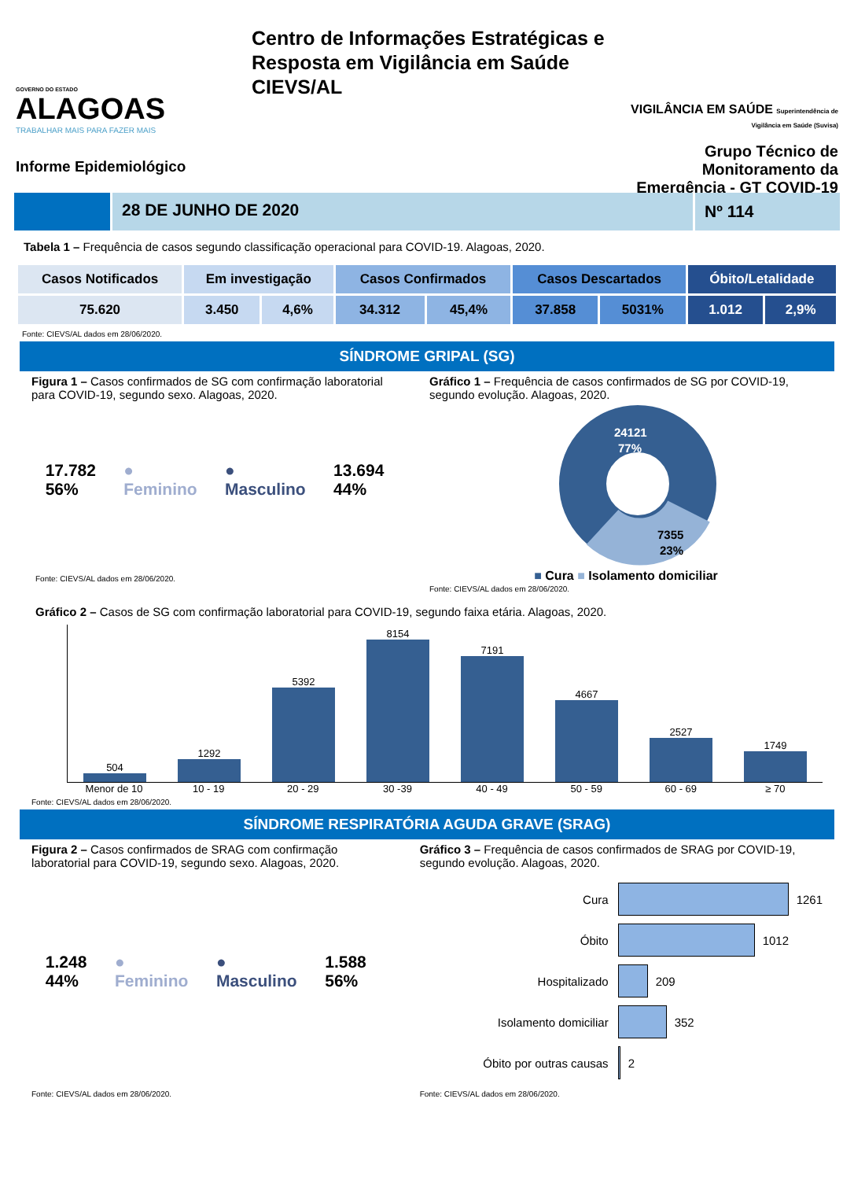GOVERNO DO ESTADO
ALAGOAS
TRABALHAR MAIS PARA FAZER MAIS
Informe Epidemiológico
Centro de Informações Estratégicas e Resposta em Vigilância em Saúde CIEVS/AL
VIGILÂNCIA EM SAÚDE Superintendência de Vigilância em Saúde (Suvisa)
Grupo Técnico de Monitoramento da Emergência - GT COVID-19
28 DE JUNHO DE 2020 Nº 114
Tabela 1 – Frequência de casos segundo classificação operacional para COVID-19. Alagoas, 2020.
| Casos Notificados | Em investigação | | Casos Confirmados | | Casos Descartados | | Óbito/Letalidade | |
| --- | --- | --- | --- | --- | --- | --- | --- | --- |
| 75.620 | 3.450 | 4,6% | 34.312 | 45,4% | 37.858 | 5031% | 1.012 | 2,9% |
Fonte: CIEVS/AL dados em 28/06/2020.
SÍNDROME GRIPAL (SG)
Figura 1 – Casos confirmados de SG com confirmação laboratorial para COVID-19, segundo sexo. Alagoas, 2020.
17.782
56%
●
Feminino
●
Masculino
13.694
44%
Fonte: CIEVS/AL dados em 28/06/2020.
Gráfico 1 – Frequência de casos confirmados de SG por COVID-19, segundo evolução. Alagoas, 2020.
24121
77%
7355
23%
■ Cura ■ Isolamento domiciliar
Fonte: CIEVS/AL dados em 28/06/2020.
Gráfico 2 – Casos de SG com confirmação laboratorial para COVID-19, segundo faixa etária. Alagoas, 2020.
504
1292
5392
8154
7191
4667
2527
1749
Menor de 10 10 - 19 20 - 29 30 -39 40 - 49 50 - 59 60 - 69 ≥ 70
Fonte: CIEVS/AL dados em 28/06/2020.
SÍNDROME RESPIRATÓRIA AGUDA GRAVE (SRAG)
Figura 2 – Casos confirmados de SRAG com confirmação laboratorial para COVID-19, segundo sexo. Alagoas, 2020.
1.248
44%
●
Feminino
●
Masculino
1.588
56%
Fonte: CIEVS/AL dados em 28/06/2020.
Gráfico 3 – Frequência de casos confirmados de SRAG por COVID-19, segundo evolução. Alagoas, 2020.
Cura 1261
Óbito 1012
Hospitalizado 209
Isolamento domiciliar 352
Óbito por outras causas 2
Fonte: CIEVS/AL dados em 28/06/2020.